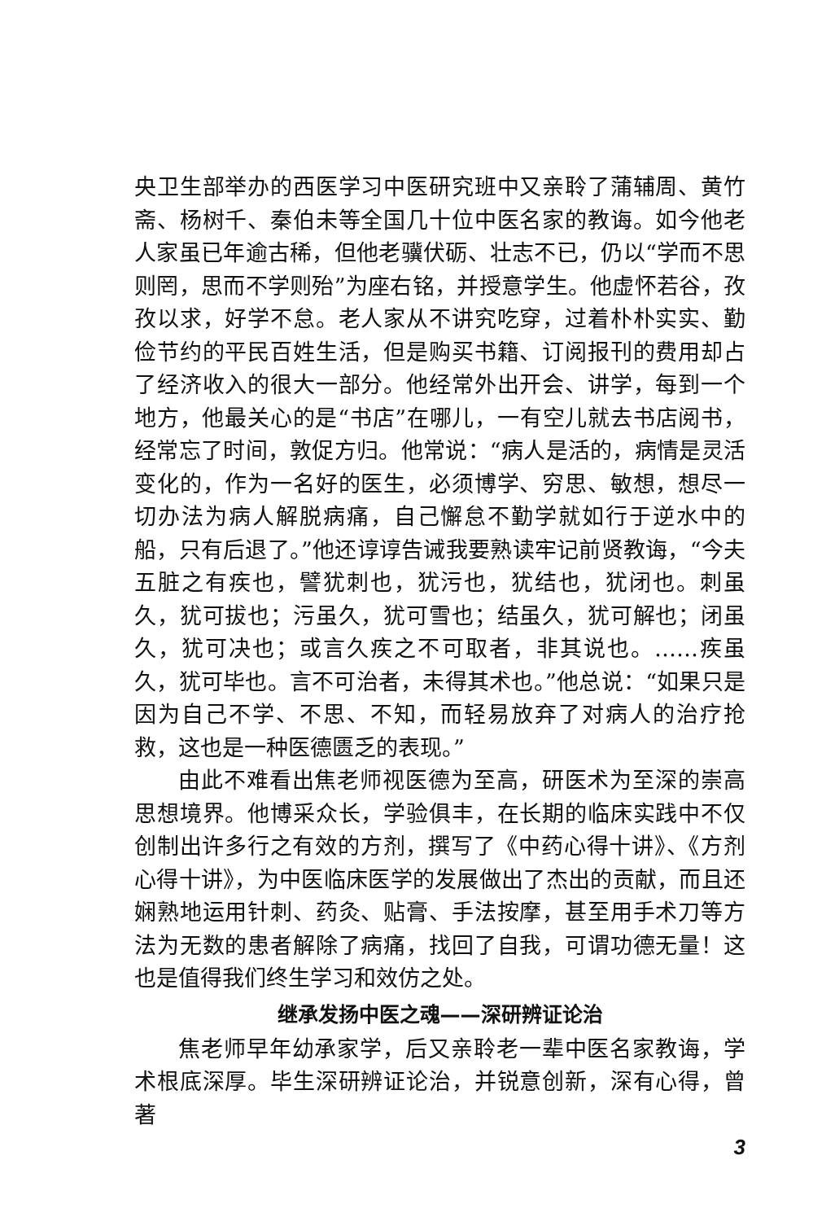央卫生部举办的西医学习中医研究班中又亲聆了蒲辅周、黄竹斋、杨树千、秦伯未等全国几十位中医名家的教诲。如今他老人家虽已年逾古稀，但他老骥伏砺、壮志不已，仍以“学而不思则罔，思而不学则殆”为座右铭，并授意学生。他虚怀若谷，孜孜以求，好学不怠。老人家从不讲究吃穿，过着朴朴实实、勤俭节约的平民百姓生活，但是购买书籍、订阅报刊的费用却占了经济收入的很大一部分。他经常外出开会、讲学，每到一个地方，他最关心的是“书店”在哪儿，一有空儿就去书店阅书，经常忘了时间，敦促方归。他常说：“病人是活的，病情是灵活变化的，作为一名好的医生，必须博学、穷思、敏想，想尽一切办法为病人解脱病痛，自己懈怠不勤学就如行于逆水中的船，只有后退了。”他还谆谆告诫我要熟读牢记前贤教诲，“今夫五脏之有疾也，譬犹刺也，犹污也，犹结也，犹闭也。刺虽久，犹可拔也；污虽久，犹可雪也；结虽久，犹可解也；闭虽久，犹可决也；或言久疾之不可取者，非其说也。……疾虽久，犹可毕也。言不可治者，未得其术也。”他总说：“如果只是因为自己不学、不思、不知，而轻易放弃了对病人的治疗抢救，这也是一种医德匮乏的表现。”
由此不难看出焦老师视医德为至高，研医术为至深的崇高思想境界。他博采众长，学验俱丰，在长期的临床实践中不仅创制出许多行之有效的方剂，撰写了《中药心得十讲》、《方剂心得十讲》，为中医临床医学的发展做出了杰出的贡献，而且还娴熟地运用针刺、药灸、贴膏、手法按摩，甚至用手术刀等方法为无数的患者解除了病痛，找回了自我，可谓功德无量！这也是值得我们终生学习和效仿之处。
继承发扬中医之魂——深研辨证论治
焦老师早年幼承家学，后又亲聆老一辈中医名家教诲，学术根底深厚。毕生深研辨证论治，并锐意创新，深有心得，曾著
3